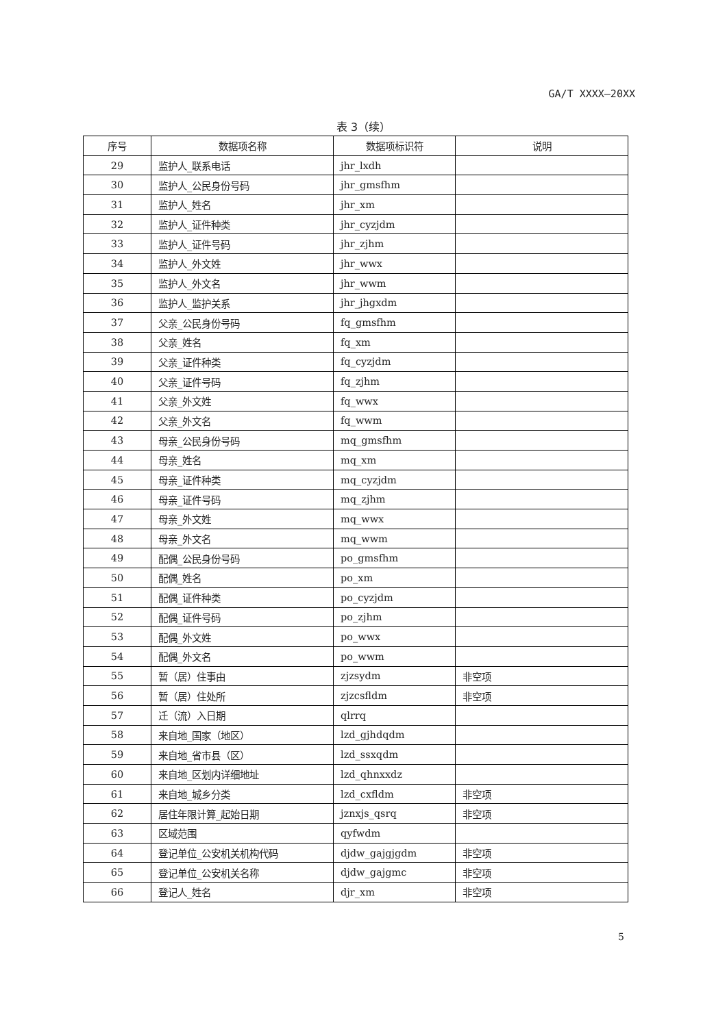GA/T XXXX—20XX
表 3（续）
| 序号 | 数据项名称 | 数据项标识符 | 说明 |
| --- | --- | --- | --- |
| 29 | 监护人_联系电话 | jhr_lxdh | |
| 30 | 监护人_公民身份号码 | jhr_gmsfhm | |
| 31 | 监护人_姓名 | jhr_xm | |
| 32 | 监护人_证件种类 | jhr_cyzjdm | |
| 33 | 监护人_证件号码 | jhr_zjhm | |
| 34 | 监护人_外文姓 | jhr_wwx | |
| 35 | 监护人_外文名 | jhr_wwm | |
| 36 | 监护人_监护关系 | jhr_jhgxdm | |
| 37 | 父亲_公民身份号码 | fq_gmsfhm | |
| 38 | 父亲_姓名 | fq_xm | |
| 39 | 父亲_证件种类 | fq_cyzjdm | |
| 40 | 父亲_证件号码 | fq_zjhm | |
| 41 | 父亲_外文姓 | fq_wwx | |
| 42 | 父亲_外文名 | fq_wwm | |
| 43 | 母亲_公民身份号码 | mq_gmsfhm | |
| 44 | 母亲_姓名 | mq_xm | |
| 45 | 母亲_证件种类 | mq_cyzjdm | |
| 46 | 母亲_证件号码 | mq_zjhm | |
| 47 | 母亲_外文姓 | mq_wwx | |
| 48 | 母亲_外文名 | mq_wwm | |
| 49 | 配偶_公民身份号码 | po_gmsfhm | |
| 50 | 配偶_姓名 | po_xm | |
| 51 | 配偶_证件种类 | po_cyzjdm | |
| 52 | 配偶_证件号码 | po_zjhm | |
| 53 | 配偶_外文姓 | po_wwx | |
| 54 | 配偶_外文名 | po_wwm | |
| 55 | 暂（居）住事由 | zjzsydm | 非空项 |
| 56 | 暂（居）住处所 | zjzcsfldm | 非空项 |
| 57 | 迁（流）入日期 | qlrrq | |
| 58 | 来自地_国家（地区） | lzd_gjhdqdm | |
| 59 | 来自地_省市县（区） | lzd_ssxqdm | |
| 60 | 来自地_区划内详细地址 | lzd_qhnxxdz | |
| 61 | 来自地_城乡分类 | lzd_cxfldm | 非空项 |
| 62 | 居住年限计算_起始日期 | jznxjs_qsrq | 非空项 |
| 63 | 区域范围 | qyfwdm | |
| 64 | 登记单位_公安机关机构代码 | djdw_gajgjgdm | 非空项 |
| 65 | 登记单位_公安机关名称 | djdw_gajgmc | 非空项 |
| 66 | 登记人_姓名 | djr_xm | 非空项 |
5